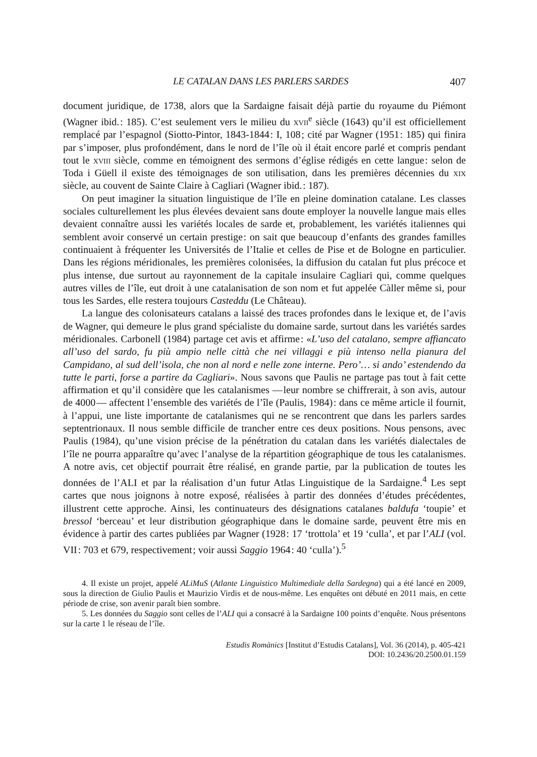LE CATALAN DANS LES PARLERS SARDES 407
document juridique, de 1738, alors que la Sardaigne faisait déjà partie du royaume du Piémont (Wagner ibid. : 185). C’est seulement vers le milieu du xvii<sup>e</sup> siècle (1643) qu’il est officiellement remplacé par l’espagnol (Siotto-Pintor, 1843-1844 : I, 108 ; cité par Wagner (1951 : 185) qui finira par s’imposer, plus profondément, dans le nord de l’île où il était encore parlé et compris pendant tout le xviii siècle, comme en témoignent des sermons d’église rédigés en cette langue : selon de Toda i Güell il existe des témoignages de son utilisation, dans les premières décennies du xix siècle, au couvent de Sainte Claire à Cagliari (Wagner ibid. : 187).
On peut imaginer la situation linguistique de l’île en pleine domination catalane. Les classes sociales culturellement les plus élevées devaient sans doute employer la nouvelle langue mais elles devaient connaître aussi les variétés locales de sarde et, probablement, les variétés italiennes qui semblent avoir conservé un certain prestige : on sait que beaucoup d’enfants des grandes familles continuaient à fréquenter les Universités de l’Italie et celles de Pise et de Bologne en particulier. Dans les régions méridionales, les premières colonisées, la diffusion du catalan fut plus précoce et plus intense, due surtout au rayonnement de la capitale insulaire Cagliari qui, comme quelques autres villes de l’île, eut droit à une catalanisation de son nom et fut appelée Càller même si, pour tous les Sardes, elle restera toujours Casteddu (Le Château).
La langue des colonisateurs catalans a laissé des traces profondes dans le lexique et, de l’avis de Wagner, qui demeure le plus grand spécialiste du domaine sarde, surtout dans les variétés sardes méridionales. Carbonell (1984) partage cet avis et affirme : «L’uso del catalano, sempre affiancato all’uso del sardo, fu più ampio nelle città che nei villaggi e più intenso nella pianura del Campidano, al sud dell’isola, che non al nord e nelle zone interne. Pero’… si ando’ estendendo da tutte le parti, forse a partire da Cagliari». Nous savons que Paulis ne partage pas tout à fait cette affirmation et qu’il considère que les catalanismes — leur nombre se chiffrerait, à son avis, autour de 4000 — affectent l’ensemble des variétés de l’île (Paulis, 1984) : dans ce même article il fournit, à l’appui, une liste importante de catalanismes qui ne se rencontrent que dans les parlers sardes septentrionaux. Il nous semble difficile de trancher entre ces deux positions. Nous pensons, avec Paulis (1984), qu’une vision précise de la pénétration du catalan dans les variétés dialectales de l’île ne pourra apparaître qu’avec l’analyse de la répartition géographique de tous les catalanismes. A notre avis, cet objectif pourrait être réalisé, en grande partie, par la publication de toutes les données de l’ALI et par la réalisation d’un futur Atlas Linguistique de la Sardaigne.<sup>4</sup> Les sept cartes que nous joignons à notre exposé, réalisées à partir des données d’études précédentes, illustrent cette approche. Ainsi, les continuateurs des désignations catalanes baldufa ‘toupie’ et bressol ‘berceau’ et leur distribution géographique dans le domaine sarde, peuvent être mis en évidence à partir des cartes publiées par Wagner (1928 : 17 ‘trottola’ et 19 ‘culla’, et par l’ALI (vol. VII : 703 et 679, respectivement ; voir aussi Saggio 1964 : 40 ‘culla’).<sup>5</sup>
4. Il existe un projet, appelé ALiMuS (Atlante Linguistico Multimediale della Sardegna) qui a été lancé en 2009, sous la direction de Giulio Paulis et Maurizio Virdis et de nous-même. Les enquêtes ont débuté en 2011 mais, en cette période de crise, son avenir paraît bien sombre.
5. Les données du Saggio sont celles de l’ALI qui a consacré à la Sardaigne 100 points d’enquête. Nous présentons sur la carte 1 le réseau de l’île.
Estudis Romànics [Institut d’Estudis Catalans], Vol. 36 (2014), p. 405-421
DOI: 10.2436/20.2500.01.159